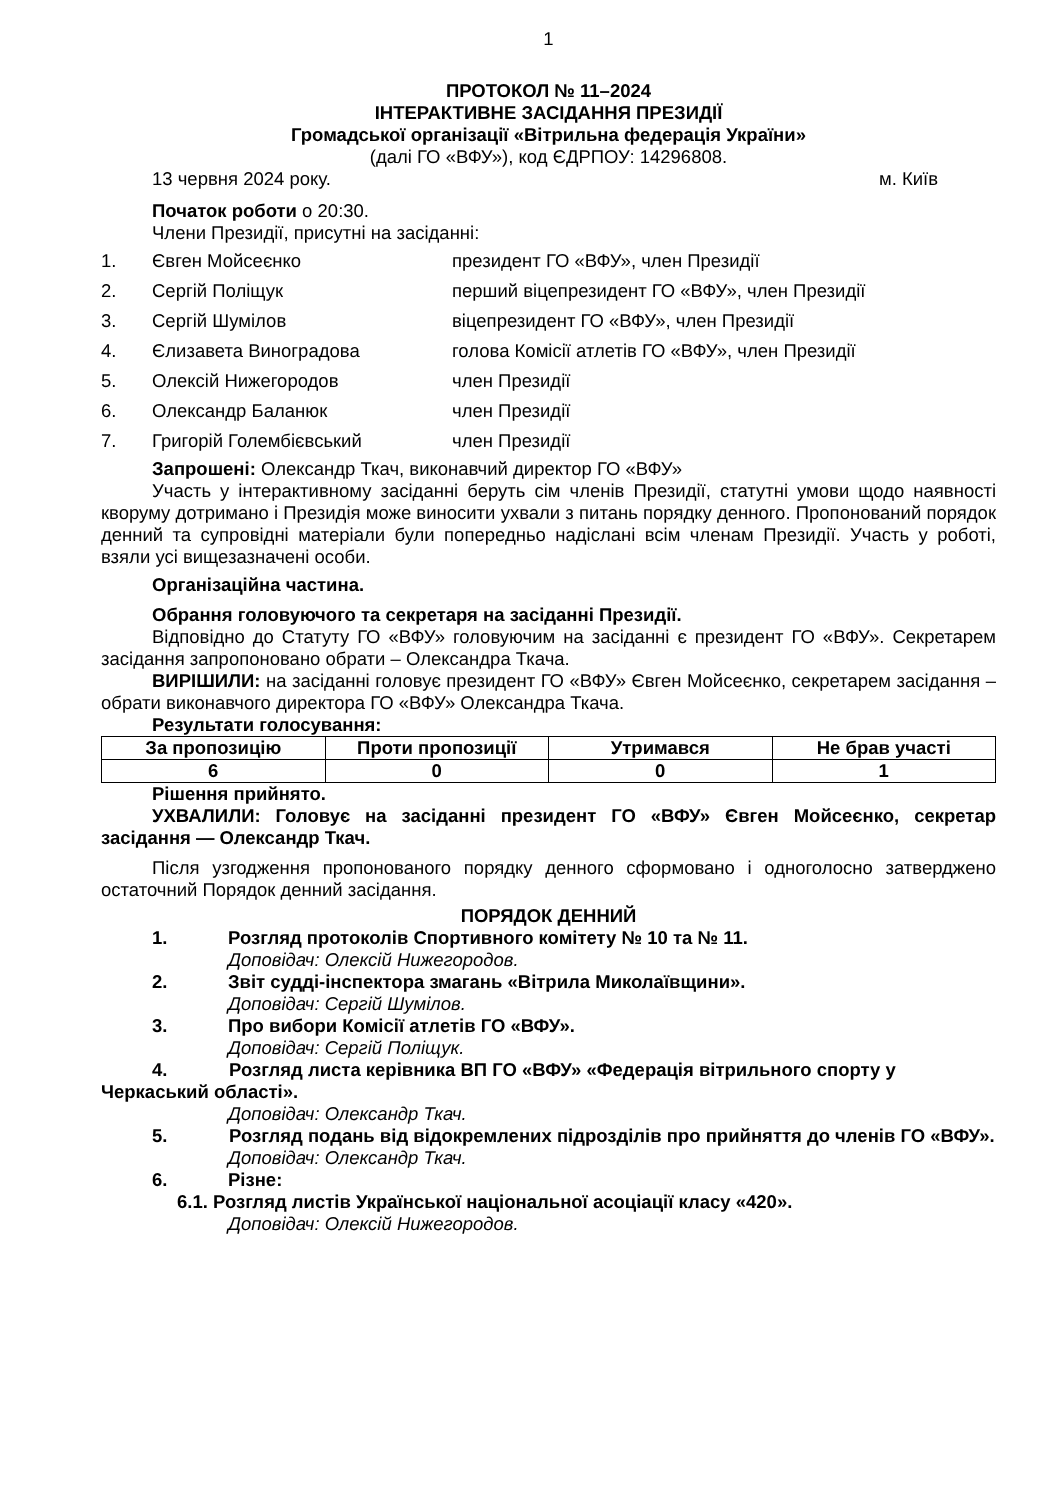1
ПРОТОКОЛ № 11–2024
ІНТЕРАКТИВНЕ ЗАСІДАННЯ ПРЕЗИДІЇ
Громадської організації «Вітрильна федерація України»
(далі ГО «ВФУ»), код ЄДРПОУ: 14296808.
13 червня 2024 року. м. Київ
Початок роботи о 20:30.
Члени Президії, присутні на засіданні:
| 1. | Євген Мойсеєнко | президент ГО «ВФУ», член Президії |
| 2. | Сергій Поліщук | перший віцепрезидент ГО «ВФУ», член Президії |
| 3. | Сергій Шумілов | віцепрезидент ГО «ВФУ», член Президії |
| 4. | Єлизавета Виноградова | голова Комісії атлетів ГО «ВФУ», член Президії |
| 5. | Олексій Нижегородов | член Президії |
| 6. | Олександр Баланюк | член Президії |
| 7. | Григорій Голембієвський | член Президії |
Запрошені: Олександр Ткач, виконавчий директор ГО «ВФУ»
Участь у інтерактивному засіданні беруть сім членів Президії, статутні умови щодо наявності кворуму дотримано і Президія може виносити ухвали з питань порядку денного. Пропонований порядок денний та супровідні матеріали були попередньо надіслані всім членам Президії. Участь у роботі, взяли усі вищезазначені особи.
Організаційна частина.
Обрання головуючого та секретаря на засіданні Президії.
Відповідно до Статуту ГО «ВФУ» головуючим на засіданні є президент ГО «ВФУ». Секретарем засідання запропоновано обрати – Олександра Ткача.
ВИРІШИЛИ: на засіданні головує президент ГО «ВФУ» Євген Мойсеєнко, секретарем засідання – обрати виконавчого директора ГО «ВФУ» Олександра Ткача.
Результати голосування:
| За пропозицію | Проти пропозиції | Утримався | Не брав участі |
| 6 | 0 | 0 | 1 |
Рішення прийнято.
УХВАЛИЛИ: Головує на засіданні президент ГО «ВФУ» Євген Мойсеєнко, секретар засідання — Олександр Ткач.
Після узгодження пропонованого порядку денного сформовано і одноголосно затверджено остаточний Порядок денний засідання.
ПОРЯДОК ДЕННИЙ
1. Розгляд протоколів Спортивного комітету № 10 та № 11.
Доповідач: Олексій Нижегородов.
2. Звіт судді-інспектора змагань «Вітрила Миколаївщини».
Доповідач: Сергій Шумілов.
3. Про вибори Комісії атлетів ГО «ВФУ».
Доповідач: Сергій Поліщук.
4. Розгляд листа керівника ВП ГО «ВФУ» «Федерація вітрильного спорту у Черкаський області».
Доповідач: Олександр Ткач.
5. Розгляд подань від відокремлених підрозділів про прийняття до членів ГО «ВФУ».
Доповідач: Олександр Ткач.
6. Різне:
6.1. Розгляд листів Української національної асоціації класу «420».
Доповідач: Олексій Нижегородов.